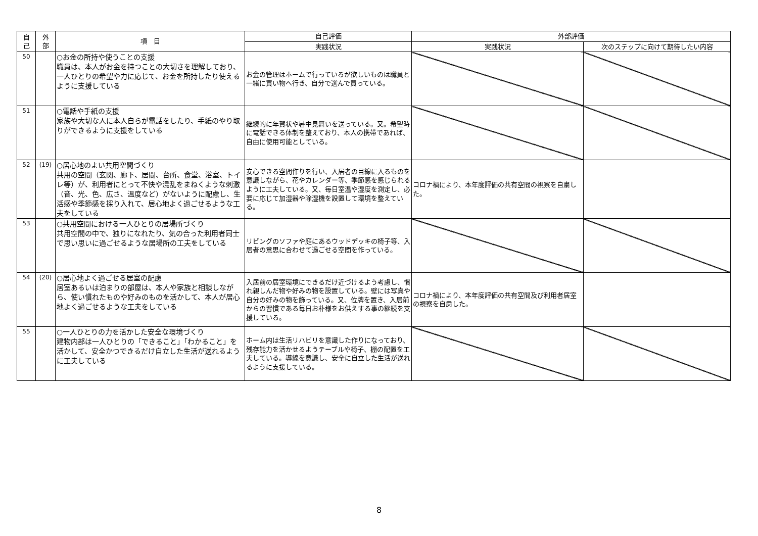| 自 己 | 外 部 | 項 目 | 自己評価 | 外部評価 | |
| --- | --- | --- | --- | --- | --- |
| | | | 実践状況 | 実践状況 | 次のステップに向けて期待したい内容 |
| 50 | | ○お金の所持や使うことの支援 職員は、本人がお金を持つことの大切さを理解しており、一人ひとりの希望や力に応じて、お金を所持したり使えるように支援している | お金の管理はホームで行っているが欲しいものは職員と一緒に買い物へ行き、自分で選んで買っている。 | | |
| 51 | | ○電話や手紙の支援 家族や大切な人に本人自らが電話をしたり、手紙のやり取りができるように支援をしている | 継続的に年賀状や暑中見舞いを送っている。又。希望時に電話できる体制を整えており、本人の携帯であれば、自由に使用可能としている。 | | |
| 52 | (19) | ○居心地のよい共用空間づくり 共用の空間（玄関、廊下、居間、台所、食堂、浴室、トイレ等）が、利用者にとって不快や混乱をまねくような刺激（音、光、色、広さ、温度など）がないように配慮し、生活感や季節感を採り入れて、居心地よく過ごせるような工夫をしている | 安心できる空間作りを行い、入居者の目線に入るものを意識しながら、花やカレンダー等、季節感を感じられるように工夫している。又、毎日室温や湿度を測定し、必要に応じて加湿器や除湿機を設置して環境を整えている。 | コロナ禍により、本年度評価の共有空間の視察を自粛した。 | |
| 53 | | ○共用空間における一人ひとりの居場所づくり 共用空間の中で、独りになれたり、気の合った利用者同士で思い思いに過ごせるような居場所の工夫をしている | リビングのソファや庭にあるウッドデッキの椅子等、入居者の意思に合わせて過ごせる空間を作っている。 | | |
| 54 | (20) | ○居心地よく過ごせる居室の配慮 居室あるいは泊まりの部屋は、本人や家族と相談しながら、使い慣れたものや好みのものを活かして、本人が居心地よく過ごせるような工夫をしている | 入居前の居室環境にできるだけ近づけるよう考慮し、慣れ親しんだ物や好みの物を設置している。壁には写真や自分の好みの物を飾っている。又、位牌を置き、入居前からの習慣である毎日お朴様をお供えする事の継続を支援している。 | コロナ禍により、本年度評価の共有空間及び利用者居室の視察を自粛した。 | |
| 55 | | ○一人ひとりの力を活かした安全な環境づくり 建物内部は一人ひとりの「できること」「わかること」を活かして、安全かつできるだけ自立した生活が送れるように工夫している | ホーム内は生活リハビリを意識した作りになっており、残存能力を活かせるようテーブルや椅子、棚の配置を工夫している。導線を意識し、安全に自立した生活が送れるように支援している。 | | |
8